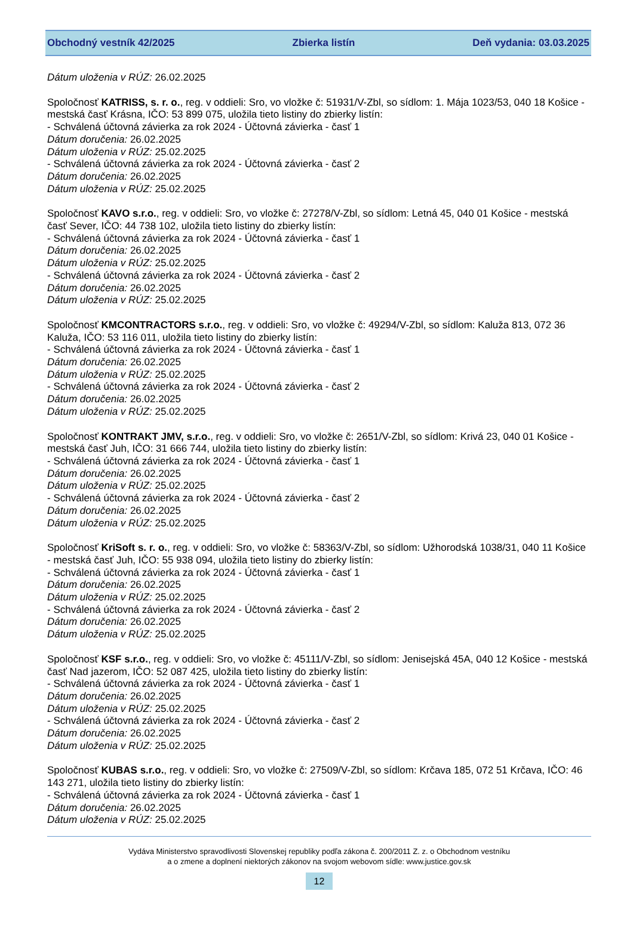Obchodný vestník 42/2025 Zbierka listín Deň vydania: 03.03.2025
Dátum uloženia v RÚZ: 26.02.2025
Spoločnosť KATRISS, s. r. o., reg. v oddieli: Sro, vo vložke č: 51931/V-Zbl, so sídlom: 1. Mája 1023/53, 040 18 Košice - mestská časť Krásna, IČO: 53 899 075, uložila tieto listiny do zbierky listín:
- Schválená účtovná závierka za rok 2024 - Účtovná závierka - časť 1
Dátum doručenia: 26.02.2025
Dátum uloženia v RÚZ: 25.02.2025
- Schválená účtovná závierka za rok 2024 - Účtovná závierka - časť 2
Dátum doručenia: 26.02.2025
Dátum uloženia v RÚZ: 25.02.2025
Spoločnosť KAVO s.r.o., reg. v oddieli: Sro, vo vložke č: 27278/V-Zbl, so sídlom: Letná 45, 040 01 Košice - mestská časť Sever, IČO: 44 738 102, uložila tieto listiny do zbierky listín:
- Schválená účtovná závierka za rok 2024 - Účtovná závierka - časť 1
Dátum doručenia: 26.02.2025
Dátum uloženia v RÚZ: 25.02.2025
- Schválená účtovná závierka za rok 2024 - Účtovná závierka - časť 2
Dátum doručenia: 26.02.2025
Dátum uloženia v RÚZ: 25.02.2025
Spoločnosť KMCONTRACTORS s.r.o., reg. v oddieli: Sro, vo vložke č: 49294/V-Zbl, so sídlom: Kaluža 813, 072 36 Kaluža, IČO: 53 116 011, uložila tieto listiny do zbierky listín:
- Schválená účtovná závierka za rok 2024 - Účtovná závierka - časť 1
Dátum doručenia: 26.02.2025
Dátum uloženia v RÚZ: 25.02.2025
- Schválená účtovná závierka za rok 2024 - Účtovná závierka - časť 2
Dátum doručenia: 26.02.2025
Dátum uloženia v RÚZ: 25.02.2025
Spoločnosť KONTRAKT JMV, s.r.o., reg. v oddieli: Sro, vo vložke č: 2651/V-Zbl, so sídlom: Krivá 23, 040 01 Košice - mestská časť Juh, IČO: 31 666 744, uložila tieto listiny do zbierky listín:
- Schválená účtovná závierka za rok 2024 - Účtovná závierka - časť 1
Dátum doručenia: 26.02.2025
Dátum uloženia v RÚZ: 25.02.2025
- Schválená účtovná závierka za rok 2024 - Účtovná závierka - časť 2
Dátum doručenia: 26.02.2025
Dátum uloženia v RÚZ: 25.02.2025
Spoločnosť KriSoft s. r. o., reg. v oddieli: Sro, vo vložke č: 58363/V-Zbl, so sídlom: Užhorodská 1038/31, 040 11 Košice - mestská časť Juh, IČO: 55 938 094, uložila tieto listiny do zbierky listín:
- Schválená účtovná závierka za rok 2024 - Účtovná závierka - časť 1
Dátum doručenia: 26.02.2025
Dátum uloženia v RÚZ: 25.02.2025
- Schválená účtovná závierka za rok 2024 - Účtovná závierka - časť 2
Dátum doručenia: 26.02.2025
Dátum uloženia v RÚZ: 25.02.2025
Spoločnosť KSF s.r.o., reg. v oddieli: Sro, vo vložke č: 45111/V-Zbl, so sídlom: Jenisejská 45A, 040 12 Košice - mestská časť Nad jazerom, IČO: 52 087 425, uložila tieto listiny do zbierky listín:
- Schválená účtovná závierka za rok 2024 - Účtovná závierka - časť 1
Dátum doručenia: 26.02.2025
Dátum uloženia v RÚZ: 25.02.2025
- Schválená účtovná závierka za rok 2024 - Účtovná závierka - časť 2
Dátum doručenia: 26.02.2025
Dátum uloženia v RÚZ: 25.02.2025
Spoločnosť KUBAS s.r.o., reg. v oddieli: Sro, vo vložke č: 27509/V-Zbl, so sídlom: Krčava 185, 072 51 Krčava, IČO: 46 143 271, uložila tieto listiny do zbierky listín:
- Schválená účtovná závierka za rok 2024 - Účtovná závierka - časť 1
Dátum doručenia: 26.02.2025
Dátum uloženia v RÚZ: 25.02.2025
Vydáva Ministerstvo spravodlivosti Slovenskej republiky podľa zákona č. 200/2011 Z. z. o Obchodnom vestníku
a o zmene a doplnení niektorých zákonov na svojom webovom sídle: www.justice.gov.sk
12